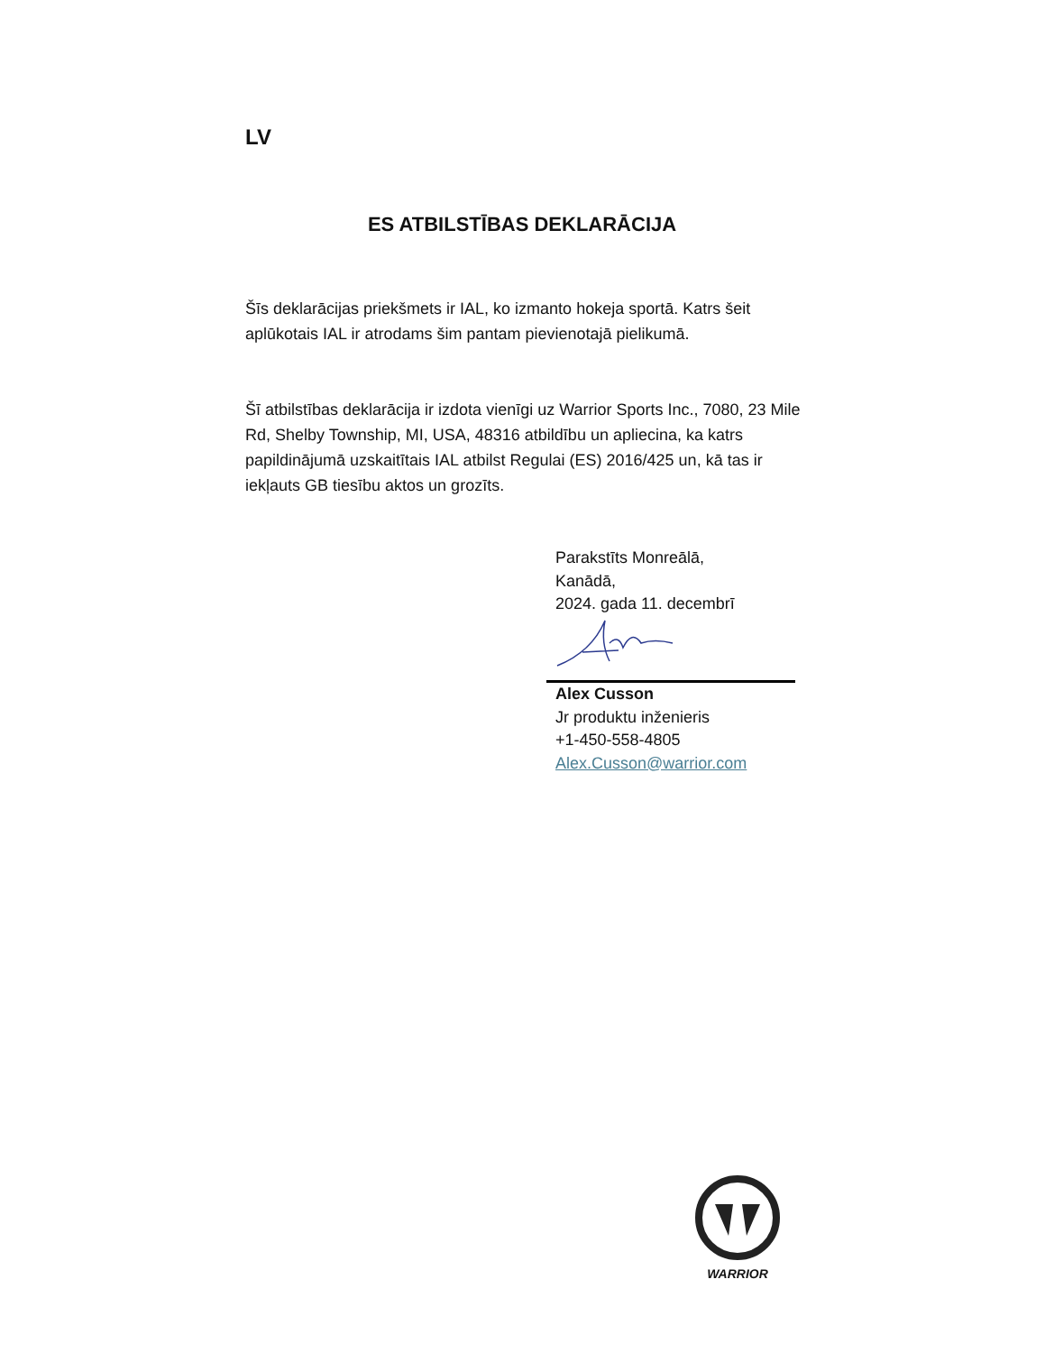LV
ES ATBILSTĪBAS DEKLARĀCIJA
Šīs deklarācijas priekšmets ir IAL, ko izmanto hokeja sportā. Katrs šeit aplūkotais IAL ir atrodams šim pantam pievienotajā pielikumā.
Šī atbilstības deklarācija ir izdota vienīgi uz Warrior Sports Inc., 7080, 23 Mile Rd, Shelby Township, MI, USA, 48316 atbildību un apliecina, ka katrs papildinājumā uzskaitītais IAL atbilst Regulai (ES) 2016/425 un, kā tas ir iekļauts GB tiesību aktos un grozīts.
Parakstīts Monreālā,
Kanādā,
2024. gada 11. decembrī
Alex Cusson
Jr produktu inženieris
+1-450-558-4805
Alex.Cusson@warrior.com
WARRIOR